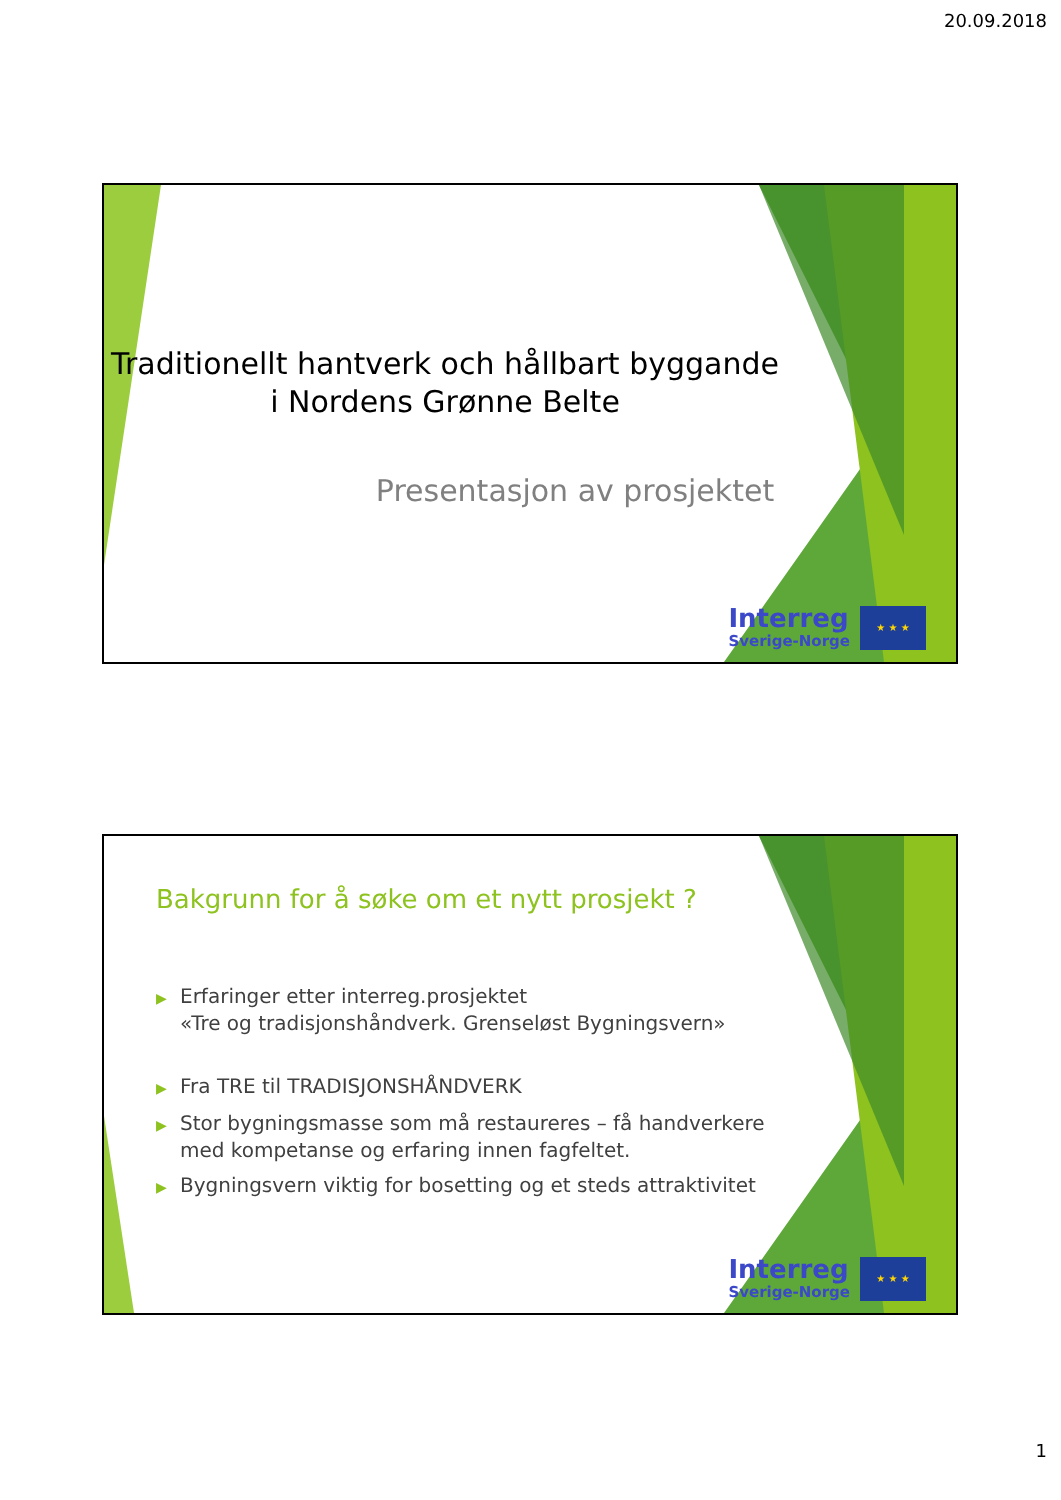20.09.2018
Traditionellt hantverk och hållbart byggande
i Nordens Grønne Belte
Presentasjon av prosjektet
Interreg
Sverige-Norge
★ ★ ★
Bakgrunn for å søke om et nytt prosjekt ?
▶ Erfaringer etter interreg.prosjektet
«Tre og tradisjonshåndverk. Grenseløst Bygningsvern»
▶ Fra TRE til TRADISJONSHÅNDVERK
▶ Stor bygningsmasse som må restaureres – få handverkere med kompetanse og erfaring innen fagfeltet.
▶ Bygningsvern viktig for bosetting og et steds attraktivitet
Interreg
Sverige-Norge
★ ★ ★
1